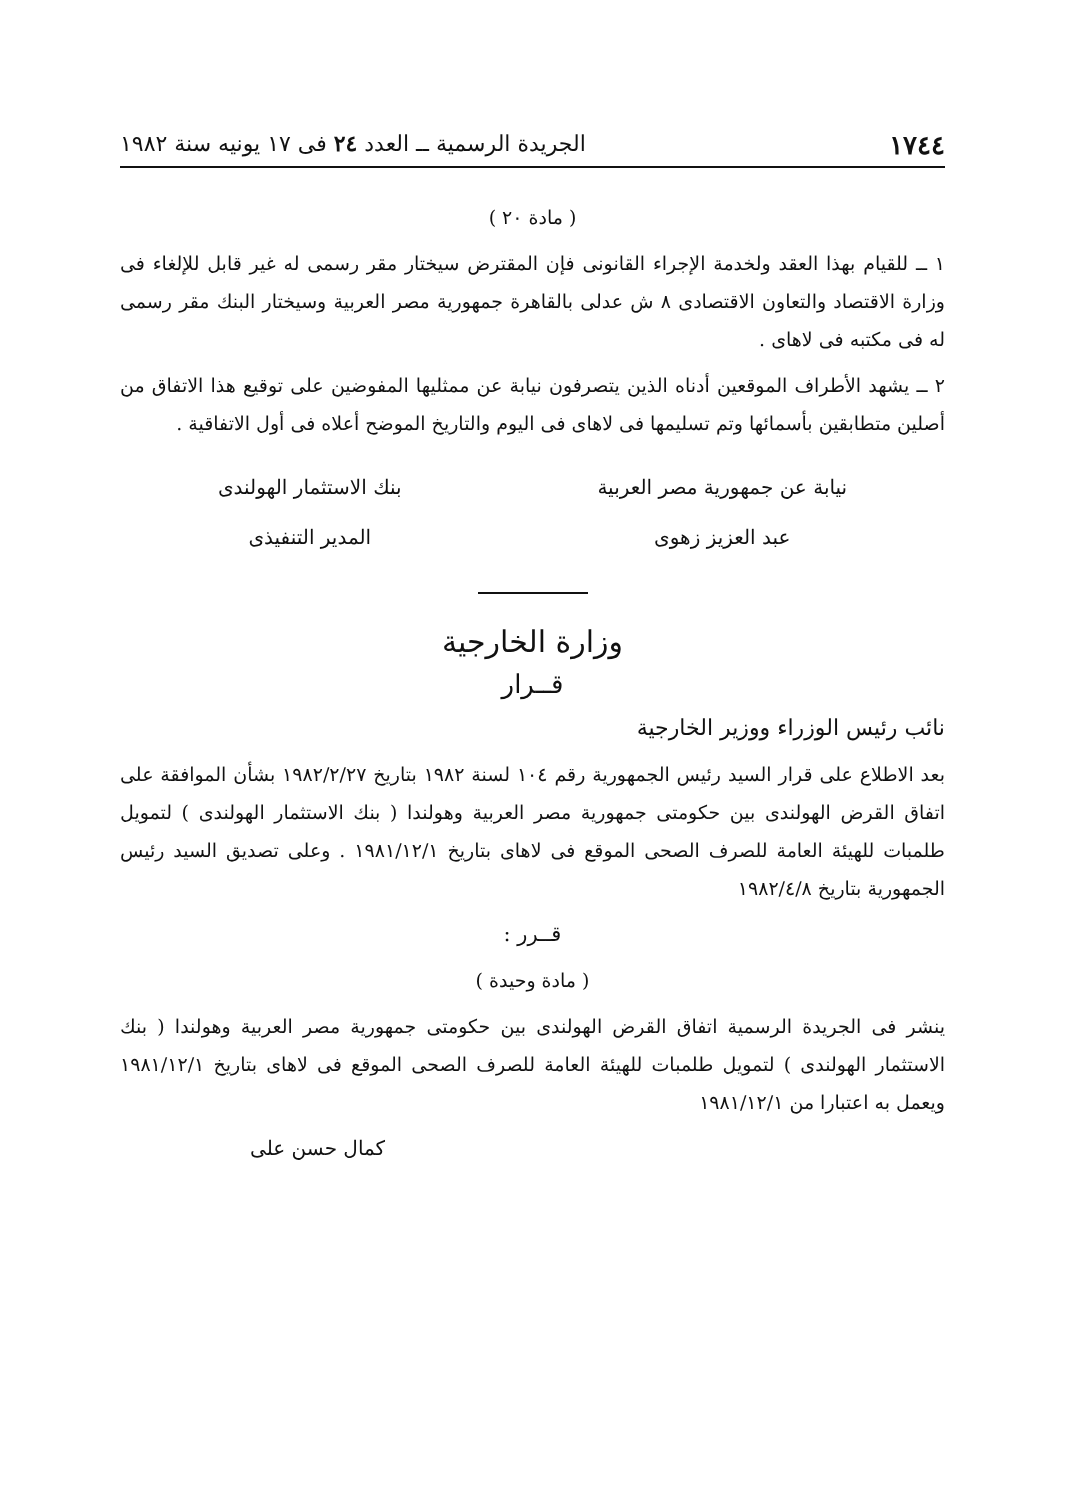١٧٤٤ الجريدة الرسمية ــ العدد ٢٤ فى ١٧ يونيه سنة ١٩٨٢
( مادة ٢٠ )
١ ــ للقيام بهذا العقد ولخدمة الإجراء القانونى فإن المقترض سيختار مقر رسمى له غير قابل للإلغاء فى وزارة الاقتصاد والتعاون الاقتصادى ٨ ش عدلى بالقاهرة جمهورية مصر العربية وسيختار البنك مقر رسمى له فى مكتبه فى لاهاى .
٢ ــ يشهد الأطراف الموقعين أدناه الذين يتصرفون نيابة عن ممثليها المفوضين على توقيع هذا الاتفاق من أصلين متطابقين بأسمائها وتم تسليمها فى لاهاى فى اليوم والتاريخ الموضح أعلاه فى أول الاتفاقية .
نيابة عن جمهورية مصر العربية
عبد العزيز زهوى
بنك الاستثمار الهولندى
المدير التنفيذى
وزارة الخارجية
قــرار
نائب رئيس الوزراء ووزير الخارجية
بعد الاطلاع على قرار السيد رئيس الجمهورية رقم ١٠٤ لسنة ١٩٨٢ بتاريخ ١٩٨٢/٢/٢٧ بشأن الموافقة على اتفاق القرض الهولندى بين حكومتى جمهورية مصر العربية وهولندا ( بنك الاستثمار الهولندى ) لتمويل طلمبات للهيئة العامة للصرف الصحى الموقع فى لاهاى بتاريخ ١٩٨١/١٢/١ . وعلى تصديق السيد رئيس الجمهورية بتاريخ ١٩٨٢/٤/٨
قــرر :
( مادة وحيدة )
ينشر فى الجريدة الرسمية اتفاق القرض الهولندى بين حكومتى جمهورية مصر العربية وهولندا ( بنك الاستثمار الهولندى ) لتمويل طلمبات للهيئة العامة للصرف الصحى الموقع فى لاهاى بتاريخ ١٩٨١/١٢/١ ويعمل به اعتبارا من ١٩٨١/١٢/١
كمال حسن على